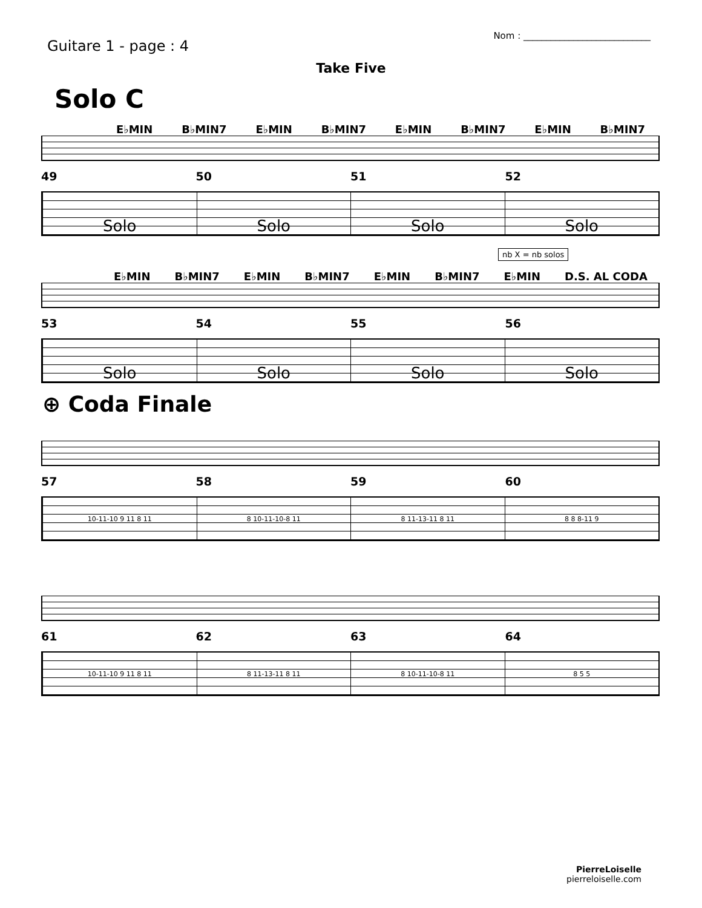Guitare 1 - page : 4
Nom : ____________________________
Take Five
Solo C
E♭MIN B♭MIN7 E♭MIN B♭MIN7 E♭MIN B♭MIN7 E♭MIN B♭MIN7
49 50 51 52
Solo Solo Solo Solo
nb X = nb solos
E♭MIN B♭MIN7 E♭MIN B♭MIN7 E♭MIN B♭MIN7 E♭MIN D.S. AL CODA
53 54 55 56
Solo Solo Solo Solo
⊕ Coda Finale
57 58 59 60
10-11-10 9 11 8 11 8 10-11-10-8 11 8 11-13-11 8 11 8 8 8-11 9
61 62 63 64
10-11-10 9 11 8 11 8 11-13-11 8 11 8 10-11-10-8 11 8 5 5
PierreLoiselle
pierreloiselle.com